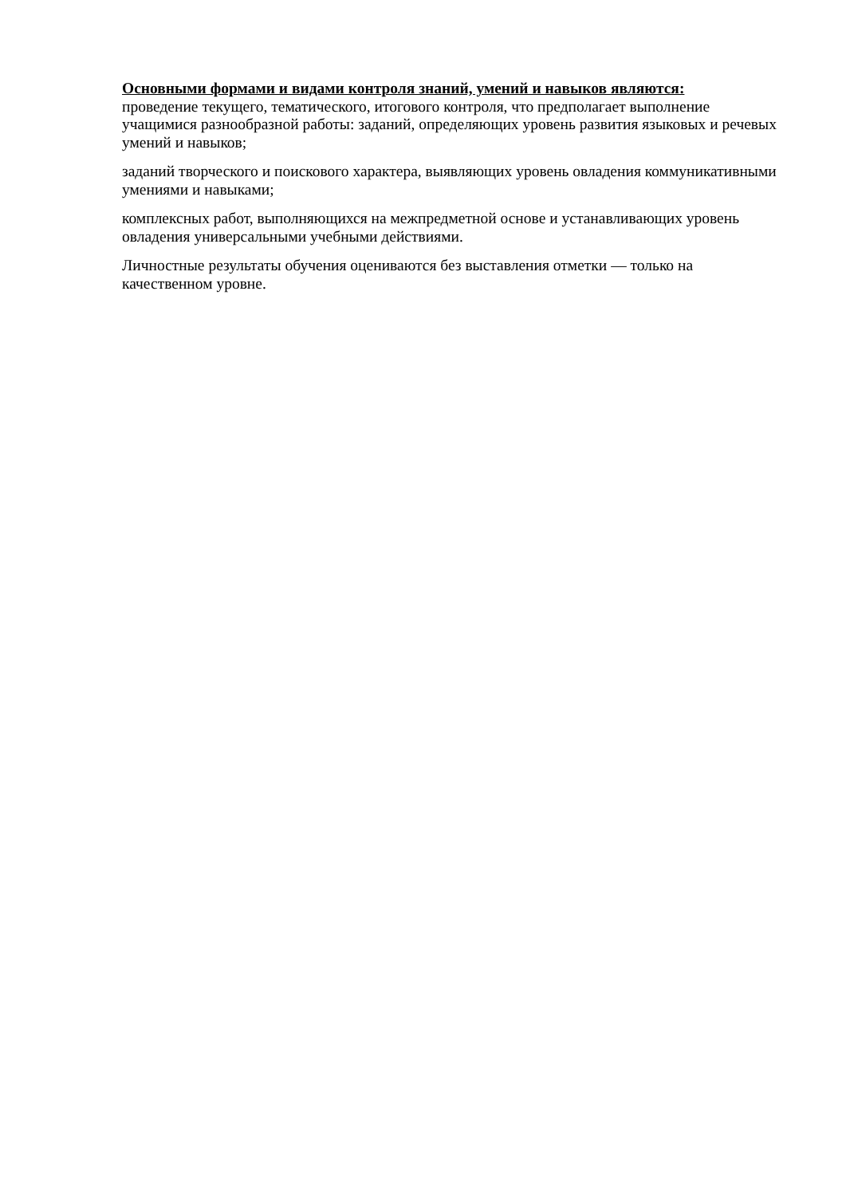Основными формами и видами контроля знаний, умений и навыков являются:
проведение текущего, тематического, итогового контроля, что предполагает выполнение учащимися разнообразной работы: заданий, определяющих уровень развития языковых и речевых умений и навыков;
заданий творческого и поискового характера, выявляющих уровень овладения коммуникативными умениями и навыками;
комплексных работ, выполняющихся на межпредметной основе и устанавливающих уровень овладения универсальными учебными действиями.
Личностные результаты обучения оцениваются без выставления отметки — только на качественном уровне.